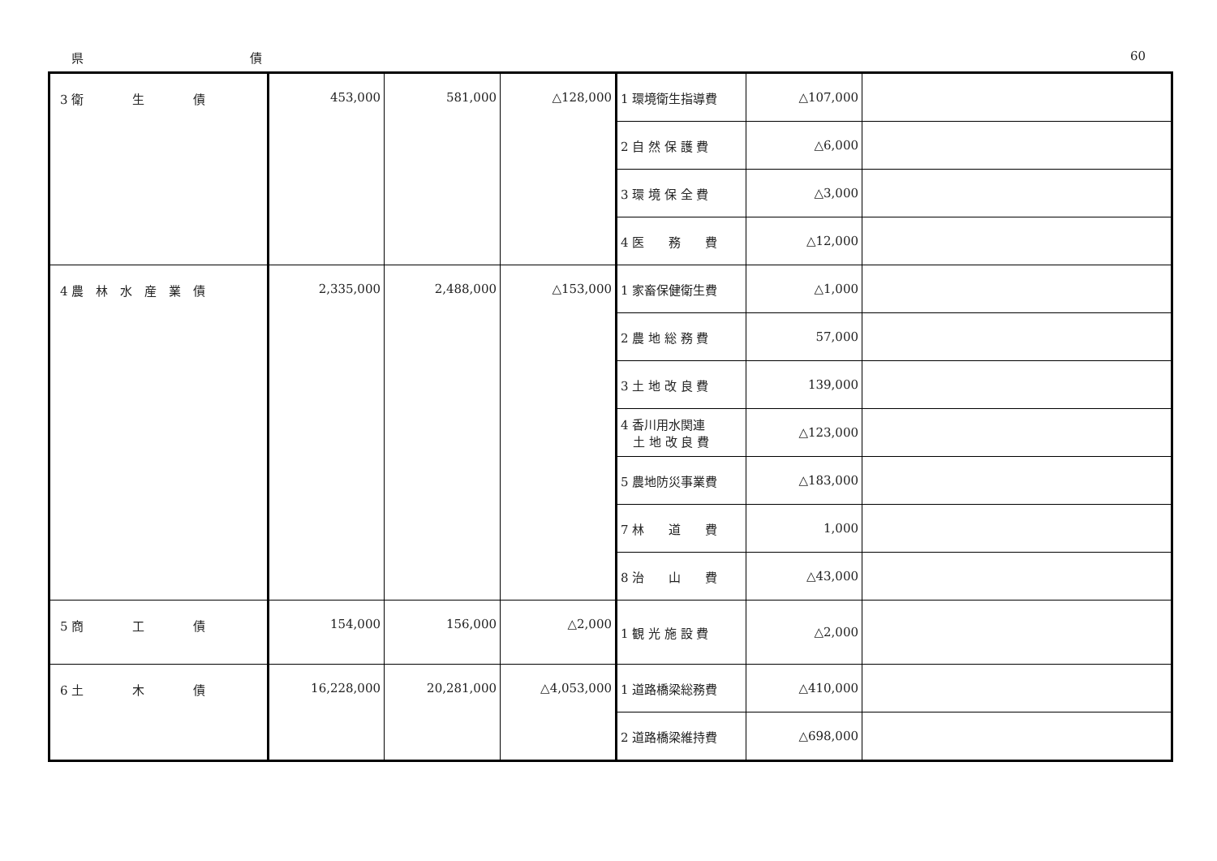県 債 60
| 3 衛 生 債 | 453,000 | 581,000 | △128,000 | 1 環境衛生指導費 | △107,000 | |
| | | | | 2 自 然 保 護 費 | △6,000 | |
| | | | | 3 環 境 保 全 費 | △3,000 | |
| | | | | 4 医 務 費 | △12,000 | |
| 4 農 林 水 産 業 債 | 2,335,000 | 2,488,000 | △153,000 | 1 家畜保健衛生費 | △1,000 | |
| | | | | 2 農 地 総 務 費 | 57,000 | |
| | | | | 3 土 地 改 良 費 | 139,000 | |
| | | | | 4 香川用水関連 土 地 改 良 費 | △123,000 | |
| | | | | 5 農地防災事業費 | △183,000 | |
| | | | | 7 林 道 費 | 1,000 | |
| | | | | 8 治 山 費 | △43,000 | |
| 5 商 工 債 | 154,000 | 156,000 | △2,000 | 1 観 光 施 設 費 | △2,000 | |
| 6 土 木 債 | 16,228,000 | 20,281,000 | △4,053,000 | 1 道路橋梁総務費 | △410,000 | |
| | | | | 2 道路橋梁維持費 | △698,000 | |